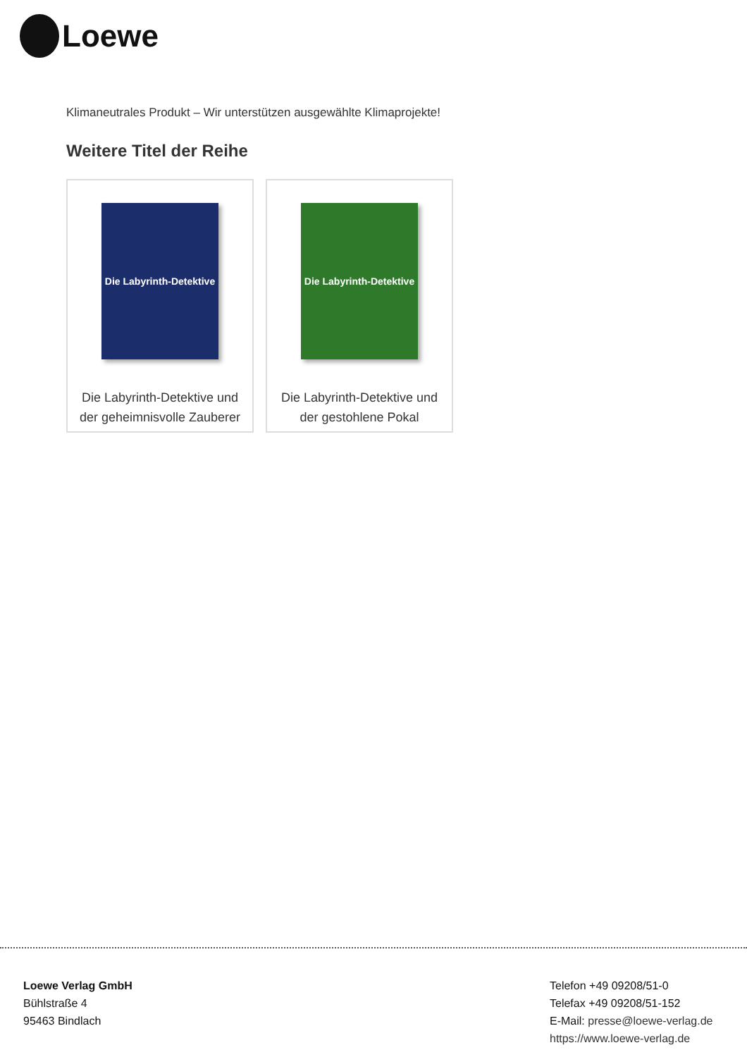Loewe
Klimaneutrales Produkt – Wir unterstützen ausgewählte Klimaprojekte!
Weitere Titel der Reihe
Die Labyrinth-Detektive
Die Labyrinth-Detektive und der geheimnisvolle Zauberer
Die Labyrinth-Detektive
Die Labyrinth-Detektive und der gestohlene Pokal
Loewe Verlag GmbH
Bühlstraße 4
95463 Bindlach
Telefon +49 09208/51-0
Telefax +49 09208/51-152
E-Mail: presse@loewe-verlag.de
https://www.loewe-verlag.de